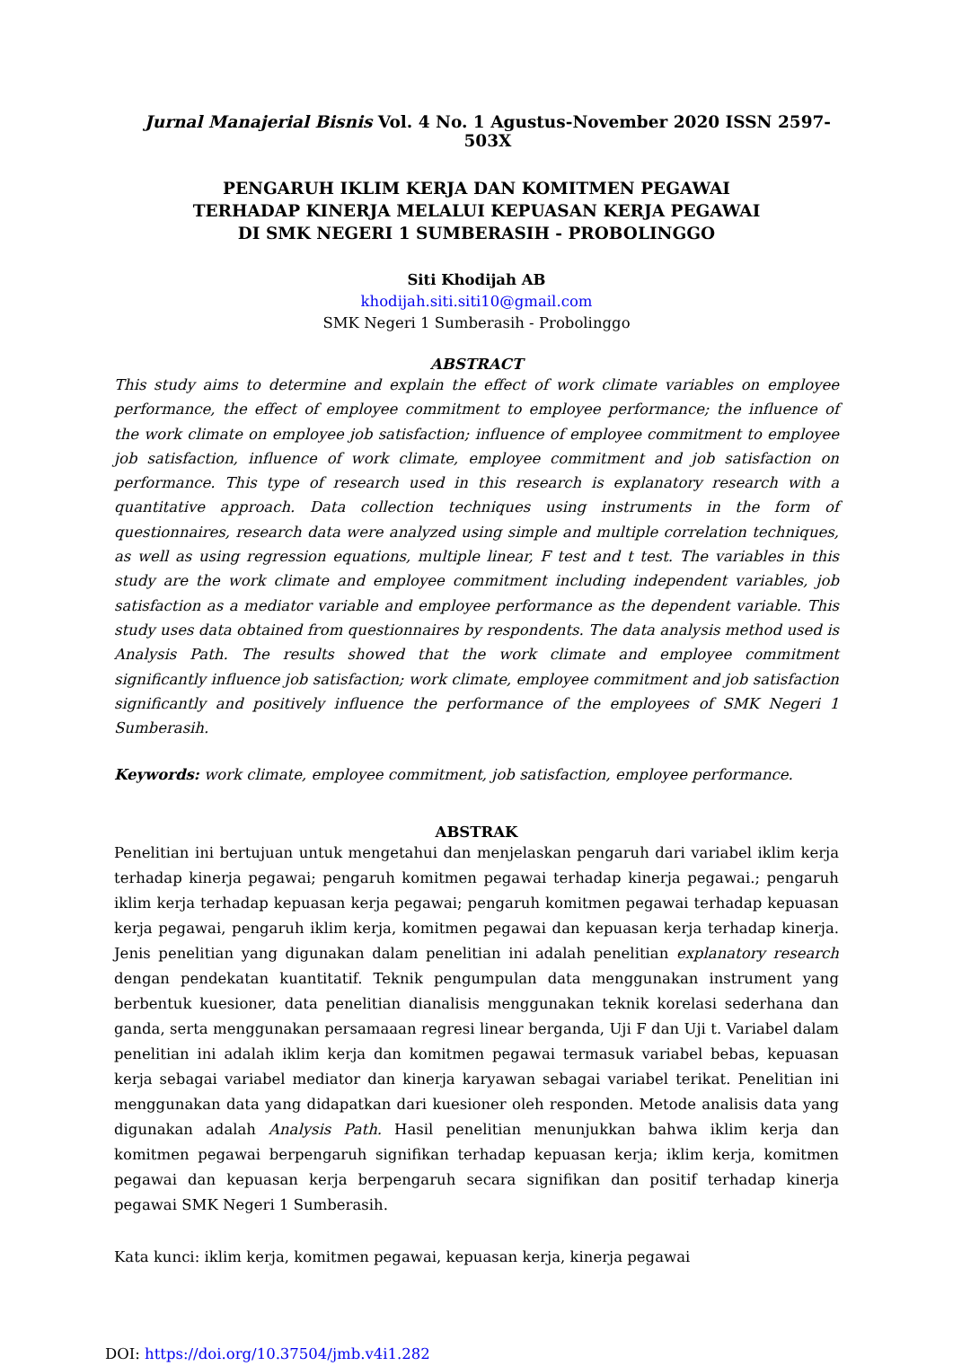Jurnal Manajerial Bisnis Vol. 4 No. 1 Agustus-November 2020 ISSN 2597-503X
PENGARUH IKLIM KERJA DAN KOMITMEN PEGAWAI
TERHADAP KINERJA MELALUI KEPUASAN KERJA PEGAWAI
DI SMK NEGERI 1 SUMBERASIH - PROBOLINGGO
Siti Khodijah AB
khodijah.siti.siti10@gmail.com
SMK Negeri 1 Sumberasih - Probolinggo
ABSTRACT
This study aims to determine and explain the effect of work climate variables on employee performance, the effect of employee commitment to employee performance; the influence of the work climate on employee job satisfaction; influence of employee commitment to employee job satisfaction, influence of work climate, employee commitment and job satisfaction on performance. This type of research used in this research is explanatory research with a quantitative approach. Data collection techniques using instruments in the form of questionnaires, research data were analyzed using simple and multiple correlation techniques, as well as using regression equations, multiple linear, F test and t test. The variables in this study are the work climate and employee commitment including independent variables, job satisfaction as a mediator variable and employee performance as the dependent variable. This study uses data obtained from questionnaires by respondents. The data analysis method used is Analysis Path. The results showed that the work climate and employee commitment significantly influence job satisfaction; work climate, employee commitment and job satisfaction significantly and positively influence the performance of the employees of SMK Negeri 1 Sumberasih.
Keywords: work climate, employee commitment, job satisfaction, employee performance.
ABSTRAK
Penelitian ini bertujuan untuk mengetahui dan menjelaskan pengaruh dari variabel iklim kerja terhadap kinerja pegawai; pengaruh komitmen pegawai terhadap kinerja pegawai.; pengaruh iklim kerja terhadap kepuasan kerja pegawai; pengaruh komitmen pegawai terhadap kepuasan kerja pegawai, pengaruh iklim kerja, komitmen pegawai dan kepuasan kerja terhadap kinerja. Jenis penelitian yang digunakan dalam penelitian ini adalah penelitian explanatory research dengan pendekatan kuantitatif. Teknik pengumpulan data menggunakan instrument yang berbentuk kuesioner, data penelitian dianalisis menggunakan teknik korelasi sederhana dan ganda, serta menggunakan persamaaan regresi linear berganda, Uji F dan Uji t. Variabel dalam penelitian ini adalah iklim kerja dan komitmen pegawai termasuk variabel bebas, kepuasan kerja sebagai variabel mediator dan kinerja karyawan sebagai variabel terikat. Penelitian ini menggunakan data yang didapatkan dari kuesioner oleh responden. Metode analisis data yang digunakan adalah Analysis Path. Hasil penelitian menunjukkan bahwa iklim kerja dan komitmen pegawai berpengaruh signifikan terhadap kepuasan kerja; iklim kerja, komitmen pegawai dan kepuasan kerja berpengaruh secara signifikan dan positif terhadap kinerja pegawai SMK Negeri 1 Sumberasih.
Kata kunci: iklim kerja, komitmen pegawai, kepuasan kerja, kinerja pegawai
DOI: https://doi.org/10.37504/jmb.v4i1.282